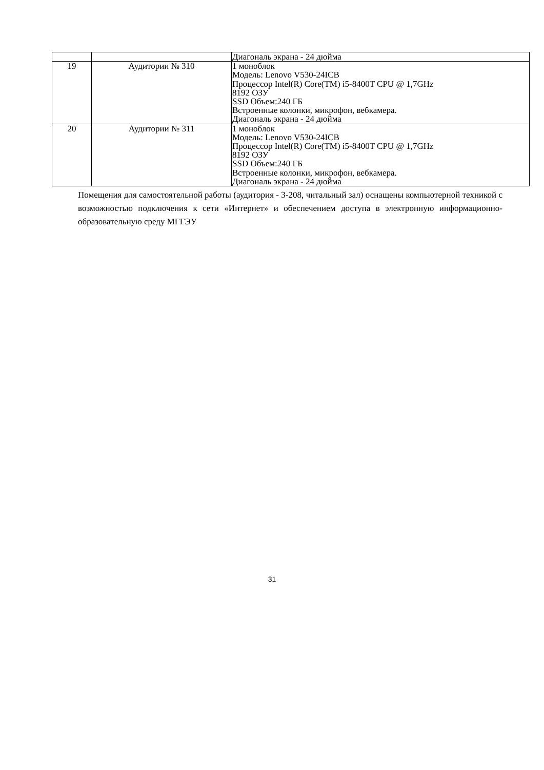| | | Диагональ экрана - 24 дюйма |
| 19 | Аудитории № 310 | 1 моноблок Модель: Lenovo V530-24ICB Процессор Intel(R) Core(TM) i5-8400T CPU @ 1,7GHz 8192 ОЗУ SSD Объем:240 ГБ Встроенные колонки, микрофон, вебкамера. Диагональ экрана - 24 дюйма |
| 20 | Аудитории № 311 | 1 моноблок Модель: Lenovo V530-24ICB Процессор Intel(R) Core(TM) i5-8400T CPU @ 1,7GHz 8192 ОЗУ SSD Объем:240 ГБ Встроенные колонки, микрофон, вебкамера. Диагональ экрана - 24 дюйма |
Помещения для самостоятельной работы (аудитория - 3-208, читальный зал) оснащены компьютерной техникой с возможностью подключения к сети «Интернет» и обеспечением доступа в электронную информационно-образовательную среду МГГЭУ
31